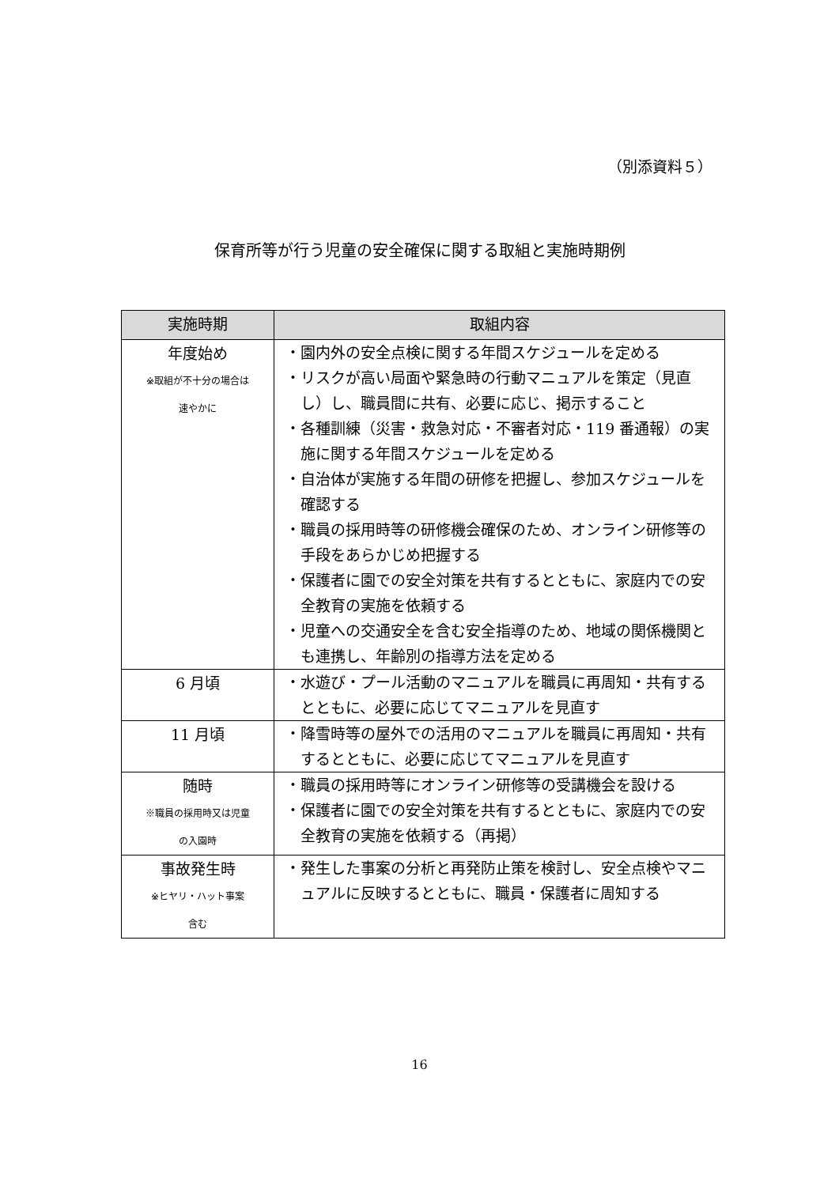（別添資料５）
保育所等が行う児童の安全確保に関する取組と実施時期例
| 実施時期 | 取組内容 |
| --- | --- |
| 年度始め ※取組が不十分の場合は 速やかに | ・園内外の安全点検に関する年間スケジュールを定める ・リスクが高い局面や緊急時の行動マニュアルを策定（見直し）し、職員間に共有、必要に応じ、掲示すること ・各種訓練（災害・救急対応・不審者対応・119 番通報）の実施に関する年間スケジュールを定める ・自治体が実施する年間の研修を把握し、参加スケジュールを確認する ・職員の採用時等の研修機会確保のため、オンライン研修等の手段をあらかじめ把握する ・保護者に園での安全対策を共有するとともに、家庭内での安全教育の実施を依頼する ・児童への交通安全を含む安全指導のため、地域の関係機関とも連携し、年齢別の指導方法を定める |
| 6 月頃 | ・水遊び・プール活動のマニュアルを職員に再周知・共有するとともに、必要に応じてマニュアルを見直す |
| 11 月頃 | ・降雪時等の屋外での活用のマニュアルを職員に再周知・共有するとともに、必要に応じてマニュアルを見直す |
| 随時 ※職員の採用時又は児童 の入園時 | ・職員の採用時等にオンライン研修等の受講機会を設ける ・保護者に園での安全対策を共有するとともに、家庭内での安全教育の実施を依頼する（再掲） |
| 事故発生時 ※ヒヤリ・ハット事案 含む | ・発生した事案の分析と再発防止策を検討し、安全点検やマニュアルに反映するとともに、職員・保護者に周知する |
16